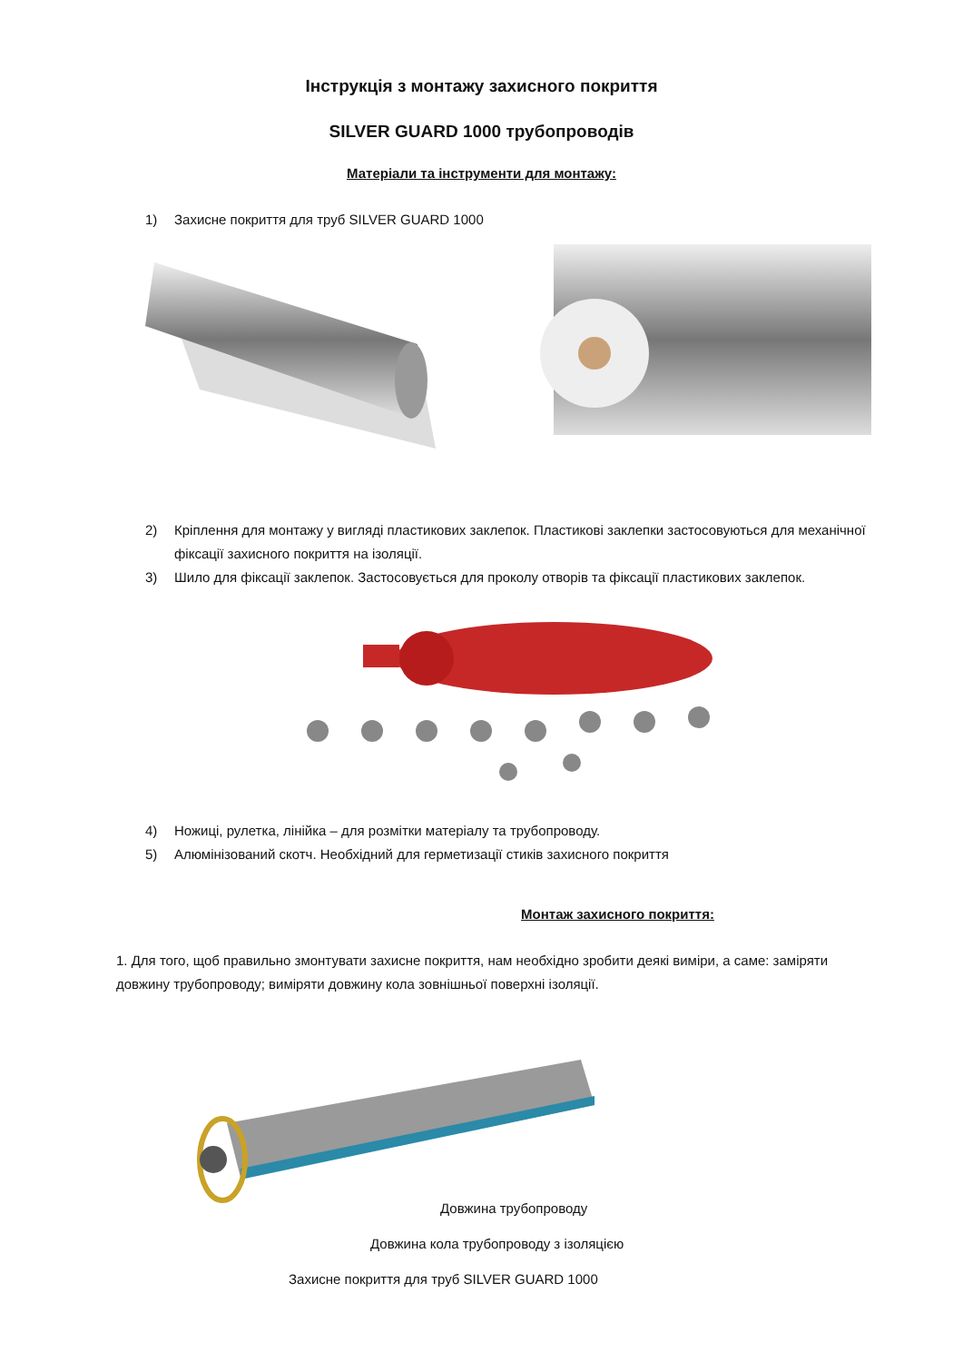Інструкція з монтажу захисного покриття
SILVER GUARD 1000 трубопроводів
Матеріали та інструменти для монтажу:
1) Захисне покриття для труб SILVER GUARD 1000
2) Кріплення для монтажу у вигляді пластикових заклепок. Пластикові заклепки застосовуються для механічної фіксації захисного покриття на ізоляції.
3) Шило для фіксації заклепок. Застосовується для проколу отворів та фіксації пластикових заклепок.
4) Ножиці, рулетка, лінійка – для розмітки матеріалу та трубопроводу.
5) Алюмінізований скотч. Необхідний для герметизації стиків захисного покриття
Монтаж захисного покриття:
1. Для того, щоб правильно змонтувати захисне покриття, нам необхідно зробити деякі виміри, а саме: заміряти довжину трубопроводу; виміряти довжину кола зовнішньої поверхні ізоляції.
Довжина трубопроводу
Довжина кола трубопроводу з ізоляцією
Захисне покриття для труб SILVER GUARD 1000